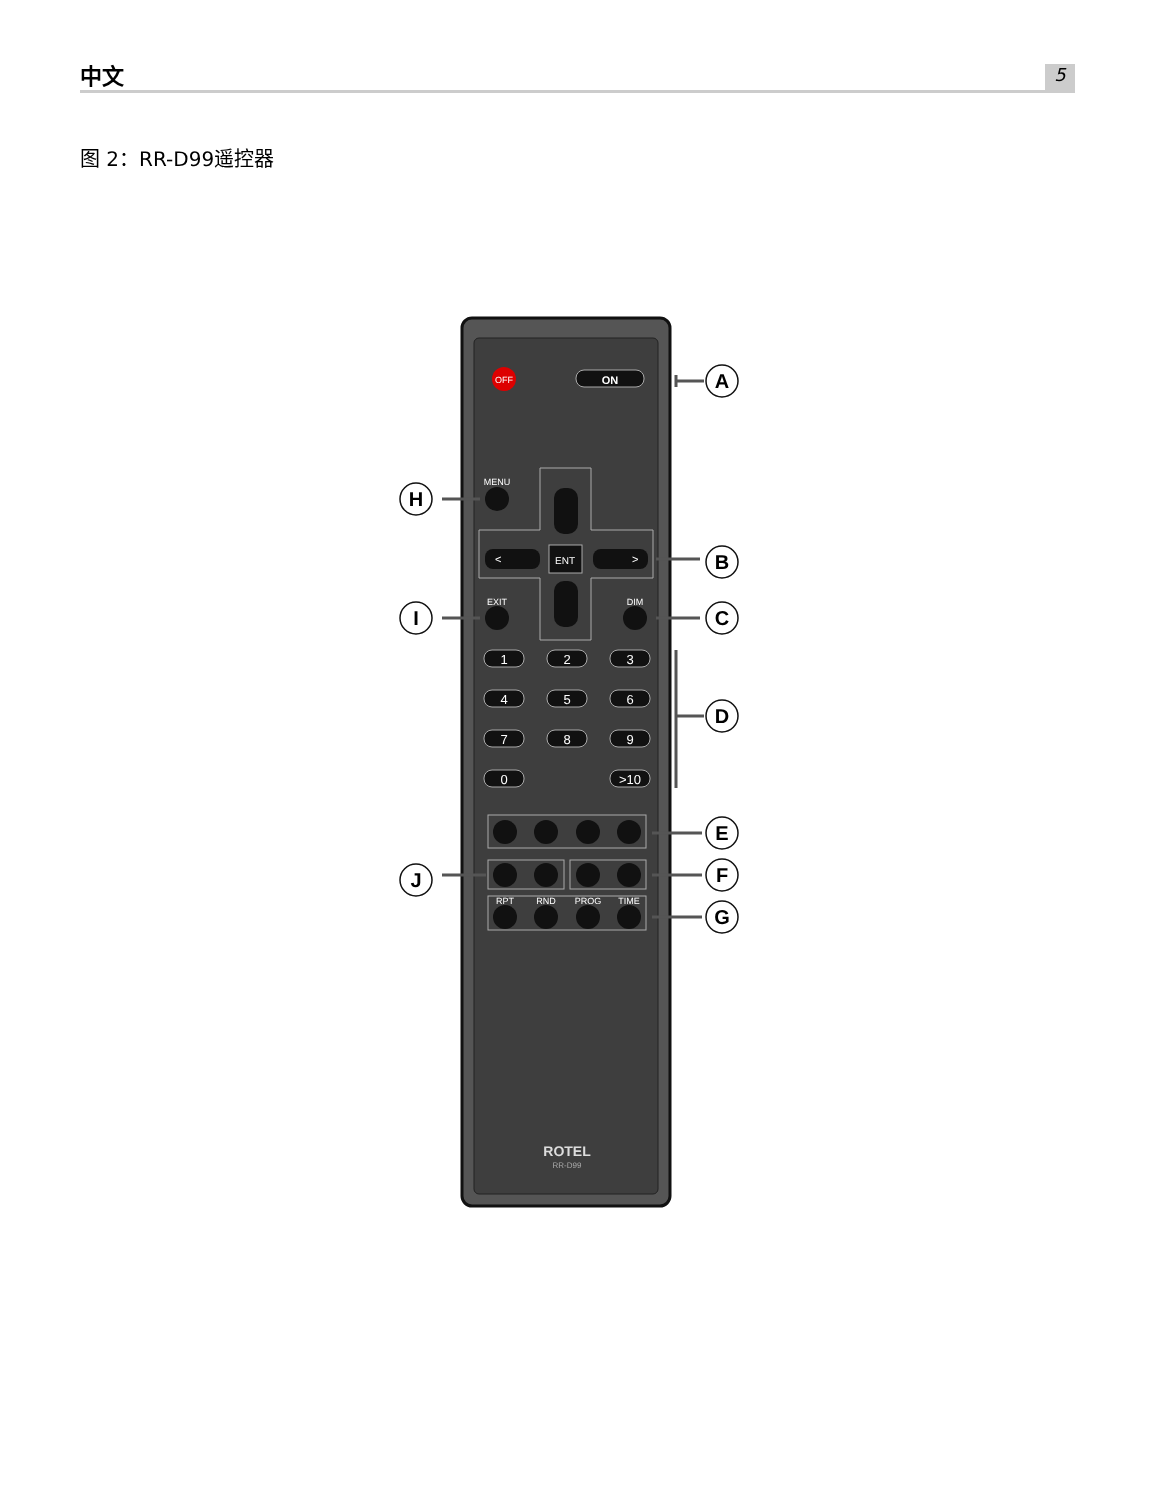中文 5
图 2：RR-D99遥控器
OFF
ON
MENU
<
>
ENT
EXIT
DIM
1
2
3
4
5
6
7
8
9
0
>10
RPT
RND
PROG
TIME
ROTEL
RR-D99
A
B
C
D
E
F
G
H
I
J